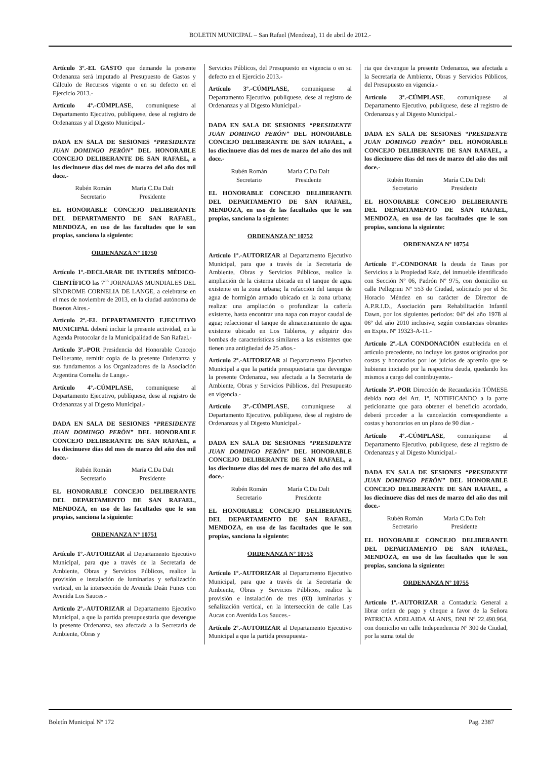BOLETIN MUNICIPAL – San Rafael (Mendoza), 11 de abril de 2012.-
Artículo 3º.-EL GASTO que demande la presente Ordenanza será imputado al Presupuesto de Gastos y Cálculo de Recursos vigente o en su defecto en el Ejercicio 2013.-
Artículo 4º.-CÚMPLASE, comuníquese al Departamento Ejecutivo, publíquese, dese al registro de Ordenanzas y al Digesto Municipal.-
DADA EN SALA DE SESIONES “PRESIDENTE JUAN DOMINGO PERÓN” DEL HONORABLE CONCEJO DELIBERANTE DE SAN RAFAEL, a los diecinueve días del mes de marzo del año dos mil doce.-
Rubén Román
Secretario
María C.Da Dalt
Presidente
EL HONORABLE CONCEJO DELIBERANTE DEL DEPARTAMENTO DE SAN RAFAEL, MENDOZA, en uso de las facultades que le son propias, sanciona la siguiente:
ORDENANZA Nº 10750
Artículo 1º.-DECLARAR DE INTERÉS MÉDICO-CIENTÍFICO las 7<sup>as</sup> JORNADAS MUNDIALES DEL SÍNDROME CORNELIA DE LANGE, a celebrarse en el mes de noviembre de 2013, en la ciudad autónoma de Buenos Aires.-
Artículo 2º.-EL DEPARTAMENTO EJECUTIVO MUNICIPAL deberá incluir la presente actividad, en la Agenda Protocolar de la Municipalidad de San Rafael.-
Artículo 3º.-POR Presidencia del Honorable Concejo Deliberante, remitir copia de la presente Ordenanza y sus fundamentos a los Organizadores de la Asociación Argentina Cornelia de Lange.-
Artículo 4º.-CÚMPLASE, comuníquese al Departamento Ejecutivo, publíquese, dese al registro de Ordenanzas y al Digesto Municipal.-
DADA EN SALA DE SESIONES “PRESIDENTE JUAN DOMINGO PERÓN” DEL HONORABLE CONCEJO DELIBERANTE DE SAN RAFAEL, a los diecinueve días del mes de marzo del año dos mil doce.-
Rubén Román
Secretario
María C.Da Dalt
Presidente
EL HONORABLE CONCEJO DELIBERANTE DEL DEPARTAMENTO DE SAN RAFAEL, MENDOZA, en uso de las facultades que le son propias, sanciona la siguiente:
ORDENANZA Nº 10751
Artículo 1º.-AUTORIZAR al Departamento Ejecutivo Municipal, para que a través de la Secretaria de Ambiente, Obras y Servicios Públicos, realice la provisión e instalación de luminarias y señalización vertical, en la intersección de Avenida Deán Funes con Avenida Los Sauces.-
Artículo 2º.-AUTORIZAR al Departamento Ejecutivo Municipal, a que la partida presupuestaria que devengue la presente Ordenanza, sea afectada a la Secretaría de Ambiente, Obras y
Servicios Públicos, del Presupuesto en vigencia o en su defecto en el Ejercicio 2013.-
Artículo 3º.-CÚMPLASE, comuníquese al Departamento Ejecutivo, publíquese, dese al registro de Ordenanzas y al Digesto Municipal.-
DADA EN SALA DE SESIONES “PRESIDENTE JUAN DOMINGO PERÓN” DEL HONORABLE CONCEJO DELIBERANTE DE SAN RAFAEL, a los diecinueve días del mes de marzo del año dos mil doce.-
Rubén Román
Secretario
María C.Da Dalt
Presidente
EL HONORABLE CONCEJO DELIBERANTE DEL DEPARTAMENTO DE SAN RAFAEL, MENDOZA, en uso de las facultades que le son propias, sanciona la siguiente:
ORDENANZA Nº 10752
Artículo 1º.-AUTORIZAR al Departamento Ejecutivo Municipal, para que a través de la Secretaría de Ambiente, Obras y Servicios Públicos, realice la ampliación de la cisterna ubicada en el tanque de agua existente en la zona urbana; la refacción del tanque de agua de hormigón armado ubicado en la zona urbana; realizar una ampliación o profundizar la cañería existente, hasta encontrar una napa con mayor caudal de agua; refaccionar el tanque de almacenamiento de agua existente ubicado en Los Tableros, y adquirir dos bombas de características similares a las existentes que tienen una antigüedad de 25 años.-
Artículo 2º.-AUTORIZAR al Departamento Ejecutivo Municipal a que la partida presupuestaria que devengue la presente Ordenanza, sea afectada a la Secretaría de Ambiente, Obras y Servicios Públicos, del Presupuesto en vigencia.-
Artículo 3º.-CÚMPLASE, comuníquese al Departamento Ejecutivo, publíquese, dese al registro de Ordenanzas y al Digesto Municipal.-
DADA EN SALA DE SESIONES “PRESIDENTE JUAN DOMINGO PERÓN” DEL HONORABLE CONCEJO DELIBERANTE DE SAN RAFAEL, a los diecinueve días del mes de marzo del año dos mil doce.-
Rubén Román
Secretario
María C.Da Dalt
Presidente
EL HONORABLE CONCEJO DELIBERANTE DEL DEPARTAMENTO DE SAN RAFAEL, MENDOZA, en uso de las facultades que le son propias, sanciona la siguiente:
ORDENANZA Nº 10753
Artículo 1º.-AUTORIZAR al Departamento Ejecutivo Municipal, para que a través de la Secretaría de Ambiente, Obras y Servicios Públicos, realice la provisión e instalación de tres (03) luminarias y señalización vertical, en la intersección de calle Las Aucas con Avenida Los Sauces.-
Artículo 2º.-AUTORIZAR al Departamento Ejecutivo Municipal a que la partida presupuesta-
ria que devengue la presente Ordenanza, sea afectada a la Secretaría de Ambiente, Obras y Servicios Públicos, del Presupuesto en vigencia.-
Artículo 3º.-CÚMPLASE, comuníquese al Departamento Ejecutivo, publíquese, dese al registro de Ordenanzas y al Digesto Municipal.-
DADA EN SALA DE SESIONES “PRESIDENTE JUAN DOMINGO PERÓN” DEL HONORABLE CONCEJO DELIBERANTE DE SAN RAFAEL, a los diecinueve días del mes de marzo del año dos mil doce.-
Rubén Román
Secretario
María C.Da Dalt
Presidente
EL HONORABLE CONCEJO DELIBERANTE DEL DEPARTAMENTO DE SAN RAFAEL, MENDOZA, en uso de las facultades que le son propias, sanciona la siguiente:
ORDENANZA Nº 10754
Artículo 1º.-CONDONAR la deuda de Tasas por Servicios a la Propiedad Raíz, del inmueble identificado con Sección Nº 06, Padrón Nº 975, con domicilio en calle Pellegrini Nº 553 de Ciudad, solicitado por el Sr. Horacio Méndez en su carácter de Director de A.P.R.I.D., Asociación para Rehabilitación Infantil Dawn, por los siguientes períodos: 04º del año 1978 al 06º del año 2010 inclusive, según constancias obrantes en Expte. Nº 19323-A-11.-
Artículo 2º.-LA CONDONACIÓN establecida en el artículo precedente, no incluye los gastos originados por costas y honorarios por los juicios de apremio que se hubieran iniciado por la respectiva deuda, quedando los mismos a cargo del contribuyente.-
Artículo 3º.-POR Dirección de Recaudación TÓMESE debida nota del Art. 1º, NOTIFICANDO a la parte peticionante que para obtener el beneficio acordado, deberá proceder a la cancelación correspondiente a costas y honorarios en un plazo de 90 días.-
Artículo 4º.-CÚMPLASE, comuníquese al Departamento Ejecutivo, publíquese, dese al registro de Ordenanzas y al Digesto Municipal.-
DADA EN SALA DE SESIONES “PRESIDENTE JUAN DOMINGO PERÓN” DEL HONORABLE CONCEJO DELIBERANTE DE SAN RAFAEL, a los diecinueve días del mes de marzo del año dos mil doce.-
Rubén Román
Secretario
María C.Da Dalt
Presidente
EL HONORABLE CONCEJO DELIBERANTE DEL DEPARTAMENTO DE SAN RAFAEL, MENDOZA, en uso de las facultades que le son propias, sanciona la siguiente:
ORDENANZA Nº 10755
Artículo 1º.-AUTORIZAR a Contaduría General a librar orden de pago y cheque a favor de la Señora PATRICIA ADELAIDA ALANIS, DNI Nº 22.490.964, con domicilio en calle Independencia Nº 300 de Ciudad, por la suma total de
Boletín Municipal Nº 172 Pag. 2387